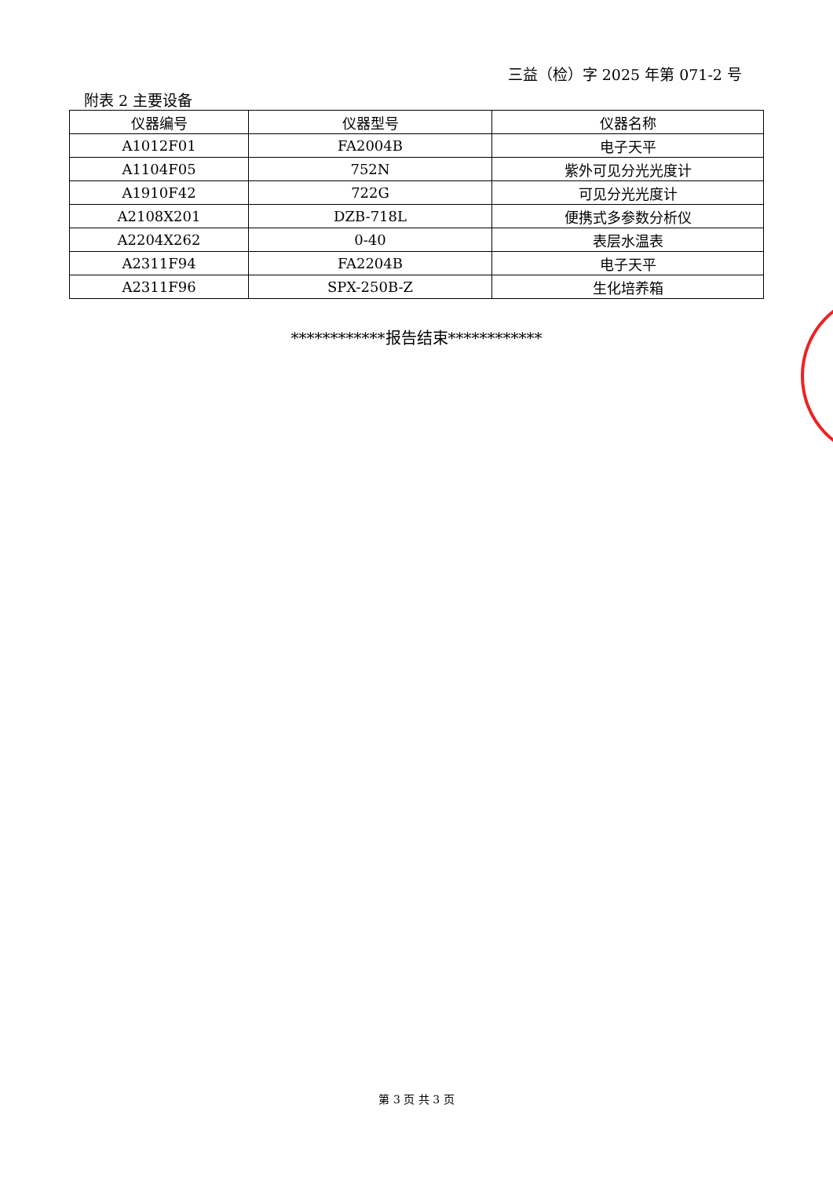三益（检）字 2025 年第 071-2 号
附表 2 主要设备
| 仪器编号 | 仪器型号 | 仪器名称 |
| --- | --- | --- |
| A1012F01 | FA2004B | 电子天平 |
| A1104F05 | 752N | 紫外可见分光光度计 |
| A1910F42 | 722G | 可见分光光度计 |
| A2108X201 | DZB-718L | 便携式多参数分析仪 |
| A2204X262 | 0-40 | 表层水温表 |
| A2311F94 | FA2204B | 电子天平 |
| A2311F96 | SPX-250B-Z | 生化培养箱 |
************报告结束************
第 3 页 共 3 页